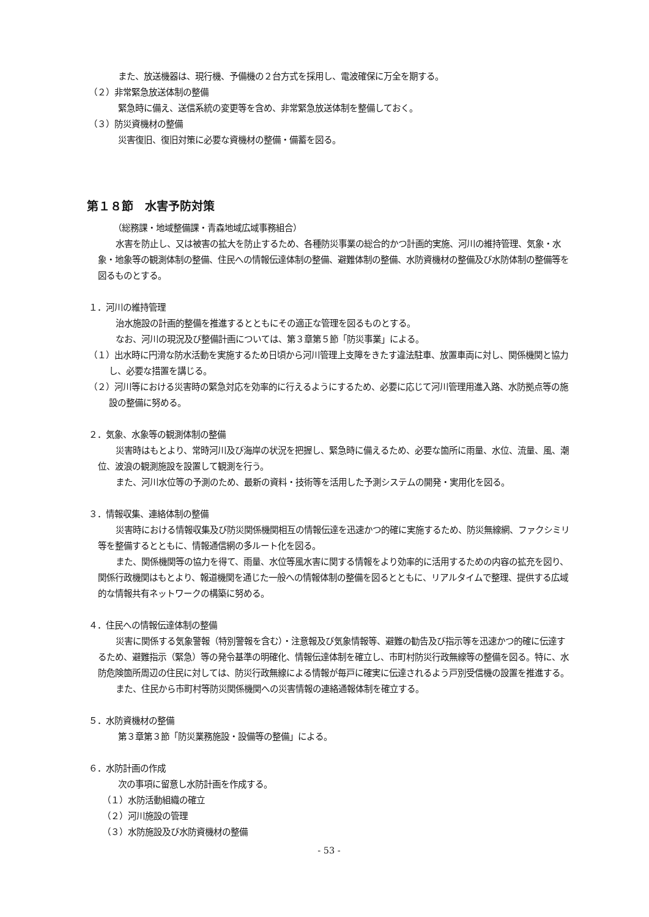また、放送機器は、現行機、予備機の２台方式を採用し、電波確保に万全を期する。
（２）非常緊急放送体制の整備
緊急時に備え、送信系統の変更等を含め、非常緊急放送体制を整備しておく。
（３）防災資機材の整備
災害復旧、復旧対策に必要な資機材の整備・備蓄を図る。
第１８節　水害予防対策
（総務課・地域整備課・青森地域広域事務組合）
　水害を防止し、又は被害の拡大を防止するため、各種防災事業の総合的かつ計画的実施、河川の維持管理、気象・水象・地象等の観測体制の整備、住民への情報伝達体制の整備、避難体制の整備、水防資機材の整備及び水防体制の整備等を図るものとする。
１．河川の維持管理
　治水施設の計画的整備を推進するとともにその適正な管理を図るものとする。
　なお、河川の現況及び整備計画については、第３章第５節「防災事業」による。
（１）出水時に円滑な防水活動を実施するため日頃から河川管理上支障をきたす違法駐車、放置車両に対し、関係機関と協力し、必要な措置を講じる。
（２）河川等における災害時の緊急対応を効率的に行えるようにするため、必要に応じて河川管理用進入路、水防拠点等の施設の整備に努める。
２．気象、水象等の観測体制の整備
　災害時はもとより、常時河川及び海岸の状況を把握し、緊急時に備えるため、必要な箇所に雨量、水位、流量、風、潮位、波浪の観測施設を設置して観測を行う。
　また、河川水位等の予測のため、最新の資料・技術等を活用した予測システムの開発・実用化を図る。
３．情報収集、連絡体制の整備
　災害時における情報収集及び防災関係機関相互の情報伝達を迅速かつ的確に実施するため、防災無線網、ファクシミリ等を整備するとともに、情報通信網の多ルート化を図る。
　また、関係機関等の協力を得て、雨量、水位等風水害に関する情報をより効率的に活用するための内容の拡充を図り、関係行政機関はもとより、報道機関を通じた一般への情報体制の整備を図るとともに、リアルタイムで整理、提供する広域的な情報共有ネットワークの構築に努める。
４．住民への情報伝達体制の整備
　災害に関係する気象警報（特別警報を含む）・注意報及び気象情報等、避難の勧告及び指示等を迅速かつ的確に伝達するため、避難指示（緊急）等の発令基準の明確化、情報伝達体制を確立し、市町村防災行政無線等の整備を図る。特に、水防危険箇所周辺の住民に対しては、防災行政無線による情報が毎戸に確実に伝達されるよう戸別受信機の設置を推進する。
　また、住民から市町村等防災関係機関への災害情報の連絡通報体制を確立する。
５．水防資機材の整備
第３章第３節「防災業務施設・設備等の整備」による。
６．水防計画の作成
次の事項に留意し水防計画を作成する。
（１）水防活動組織の確立
（２）河川施設の管理
（３）水防施設及び水防資機材の整備
- 53 -